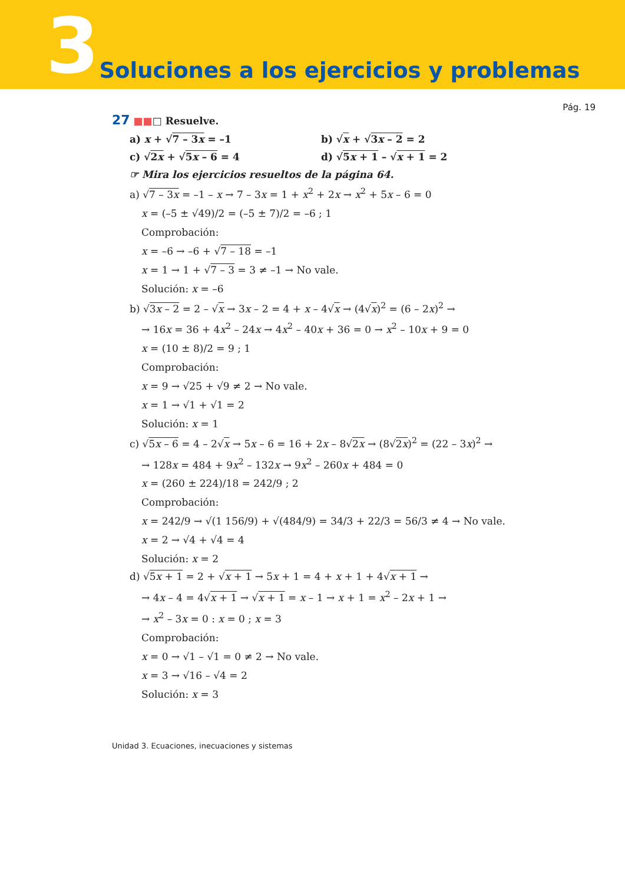3 Soluciones a los ejercicios y problemas
Pág. 19
27 ■■□ Resuelve.
a) x + √7 – 3x = –1 b) √x + √3x – 2 = 2
c) √2x + √5x – 6 = 4 d) √5x + 1 – √x + 1 = 2
☞ Mira los ejercicios resueltos de la página 64.
a) √7 – 3x = –1 – x → 7 – 3x = 1 + x<sup>2</sup> + 2x → x<sup>2</sup> + 5x – 6 = 0
x = (–5 ± √49)/2 = (–5 ± 7)/2 = –6 ; 1
Comprobación:
x = –6 → –6 + √7 – 18 = –1
x = 1 → 1 + √7 – 3 = 3 ≠ –1 → No vale.
Solución: x = –6
b) √3x – 2 = 2 – √x → 3x – 2 = 4 + x – 4√x → (4√x)<sup>2</sup> = (6 – 2x)<sup>2</sup> →
→ 16x = 36 + 4x<sup>2</sup> – 24x → 4x<sup>2</sup> – 40x + 36 = 0 → x<sup>2</sup> – 10x + 9 = 0
x = (10 ± 8)/2 = 9 ; 1
Comprobación:
x = 9 → √25 + √9 ≠ 2 → No vale.
x = 1 → √1 + √1 = 2
Solución: x = 1
c) √5x – 6 = 4 – 2√x → 5x – 6 = 16 + 2x – 8√2x → (8√2x)<sup>2</sup> = (22 – 3x)<sup>2</sup> →
→ 128x = 484 + 9x<sup>2</sup> – 132x → 9x<sup>2</sup> – 260x + 484 = 0
x = (260 ± 224)/18 = 242/9 ; 2
Comprobación:
x = 242/9 → √(1 156/9) + √(484/9) = 34/3 + 22/3 = 56/3 ≠ 4 → No vale.
x = 2 → √4 + √4 = 4
Solución: x = 2
d) √5x + 1 = 2 + √x + 1 → 5x + 1 = 4 + x + 1 + 4√x + 1 →
→ 4x – 4 = 4√x + 1 → √x + 1 = x – 1 → x + 1 = x<sup>2</sup> – 2x + 1 →
→ x<sup>2</sup> – 3x = 0 : x = 0 ; x = 3
Comprobación:
x = 0 → √1 – √1 = 0 ≠ 2 → No vale.
x = 3 → √16 – √4 = 2
Solución: x = 3
Unidad 3. Ecuaciones, inecuaciones y sistemas